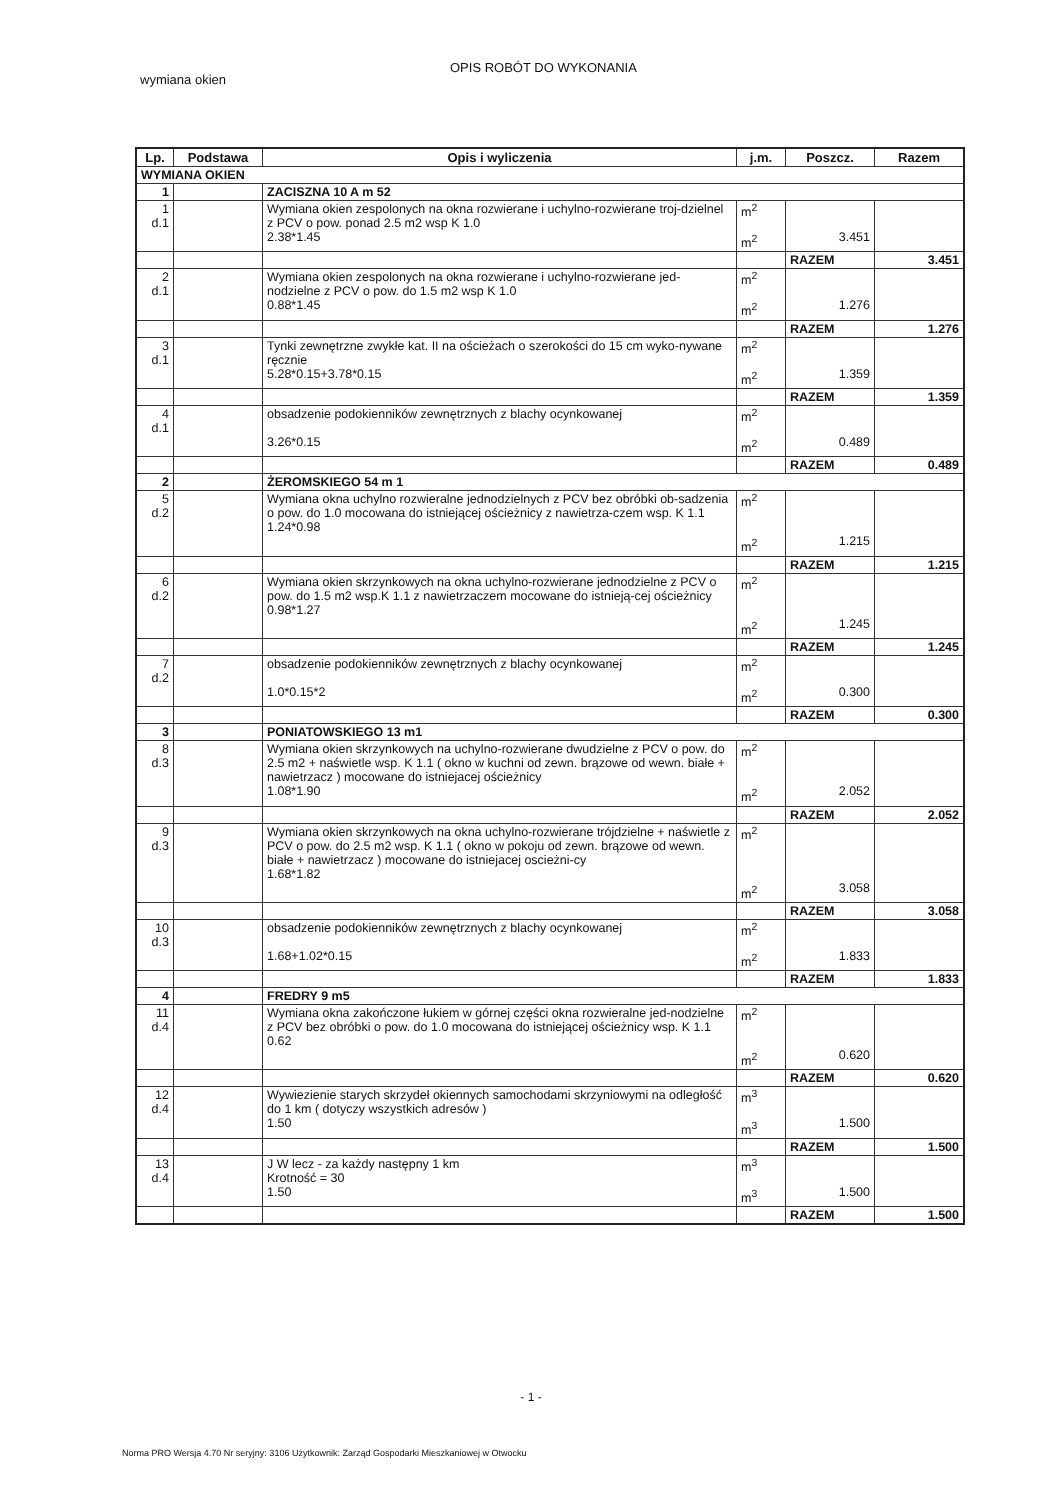wymiana okien
OPIS ROBÓT DO WYKONANIA
| Lp. | Podstawa | Opis i wyliczenia | j.m. | Poszcz. | Razem |
| --- | --- | --- | --- | --- | --- |
| WYMIANA OKIEN | | | | | |
| 1 | | ZACISZNA 10 A m 52 | | | |
| 1 d.1 | | Wymiana okien zespolonych na okna rozwierane i uchylno-rozwierane troj-dzielnel z PCV o pow. ponad 2.5 m2 wsp K 1.0 2.38*1.45 | m<sup>2</sup> m<sup>2</sup> | 3.451 | |
| | | | | RAZEM | 3.451 |
| 2 d.1 | | Wymiana okien zespolonych na okna rozwierane i uchylno-rozwierane jed-nodzielne z PCV o pow. do 1.5 m2 wsp K 1.0 0.88*1.45 | m<sup>2</sup> m<sup>2</sup> | 1.276 | |
| | | | | RAZEM | 1.276 |
| 3 d.1 | | Tynki zewnętrzne zwykłe kat. II na ościeżach o szerokości do 15 cm wyko-nywane ręcznie 5.28*0.15+3.78*0.15 | m<sup>2</sup> m<sup>2</sup> | 1.359 | |
| | | | | RAZEM | 1.359 |
| 4 d.1 | | obsadzenie podokienników zewnętrznych z blachy ocynkowanej 3.26*0.15 | m<sup>2</sup> m<sup>2</sup> | 0.489 | |
| | | | | RAZEM | 0.489 |
| 2 | | ŻEROMSKIEGO 54 m 1 | | | |
| 5 d.2 | | Wymiana okna uchylno rozwieralne jednodzielnych z PCV bez obróbki ob-sadzenia o pow. do 1.0 mocowana do istniejącej ościeżnicy z nawietrza-czem wsp. K 1.1 1.24*0.98 | m<sup>2</sup> m<sup>2</sup> | 1.215 | |
| | | | | RAZEM | 1.215 |
| 6 d.2 | | Wymiana okien skrzynkowych na okna uchylno-rozwierane jednodzielne z PCV o pow. do 1.5 m2 wsp.K 1.1 z nawietrzaczem mocowane do istnieją-cej ościeżnicy 0.98*1.27 | m<sup>2</sup> m<sup>2</sup> | 1.245 | |
| | | | | RAZEM | 1.245 |
| 7 d.2 | | obsadzenie podokienników zewnętrznych z blachy ocynkowanej 1.0*0.15*2 | m<sup>2</sup> m<sup>2</sup> | 0.300 | |
| | | | | RAZEM | 0.300 |
| 3 | | PONIATOWSKIEGO 13 m1 | | | |
| 8 d.3 | | Wymiana okien skrzynkowych na uchylno-rozwierane dwudzielne z PCV o pow. do 2.5 m2 + naświetle wsp. K 1.1 ( okno w kuchni od zewn. brązowe od wewn. białe + nawietrzacz ) mocowane do istniejacej ościeżnicy 1.08*1.90 | m<sup>2</sup> m<sup>2</sup> | 2.052 | |
| | | | | RAZEM | 2.052 |
| 9 d.3 | | Wymiana okien skrzynkowych na okna uchylno-rozwierane trójdzielne + naświetle z PCV o pow. do 2.5 m2 wsp. K 1.1 ( okno w pokoju od zewn. brązowe od wewn. białe + nawietrzacz ) mocowane do istniejacej oscieżni-cy 1.68*1.82 | m<sup>2</sup> m<sup>2</sup> | 3.058 | |
| | | | | RAZEM | 3.058 |
| 10 d.3 | | obsadzenie podokienników zewnętrznych z blachy ocynkowanej 1.68+1.02*0.15 | m<sup>2</sup> m<sup>2</sup> | 1.833 | |
| | | | | RAZEM | 1.833 |
| 4 | | FREDRY 9 m5 | | | |
| 11 d.4 | | Wymiana okna zakończone łukiem w górnej części okna rozwieralne jed-nodzielne z PCV bez obróbki o pow. do 1.0 mocowana do istniejącej ościeżnicy wsp. K 1.1 0.62 | m<sup>2</sup> m<sup>2</sup> | 0.620 | |
| | | | | RAZEM | 0.620 |
| 12 d.4 | | Wywiezienie starych skrzydeł okiennych samochodami skrzyniowymi na odległość do 1 km ( dotyczy wszystkich adresów ) 1.50 | m<sup>3</sup> m<sup>3</sup> | 1.500 | |
| | | | | RAZEM | 1.500 |
| 13 d.4 | | J W lecz - za każdy następny 1 km Krotność = 30 1.50 | m<sup>3</sup> m<sup>3</sup> | 1.500 | |
| | | | | RAZEM | 1.500 |
- 1 -
Norma PRO Wersja 4.70 Nr seryjny: 3106 Użytkownik: Zarząd Gospodarki Mieszkaniowej w Otwocku